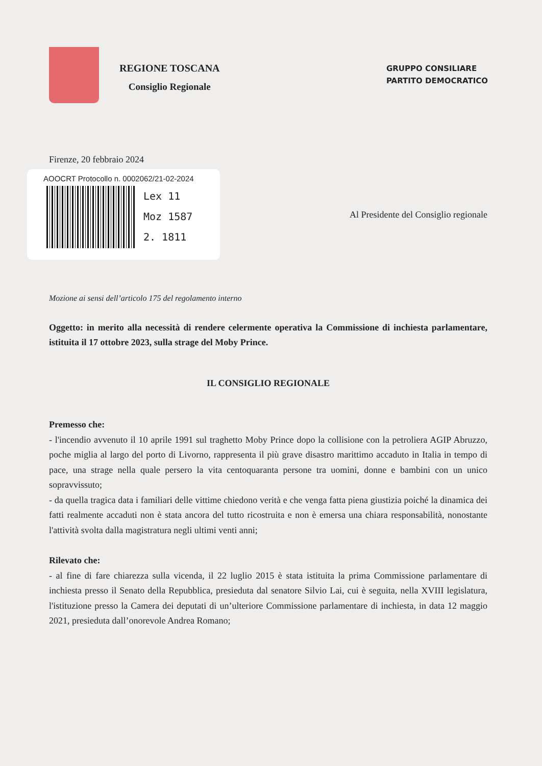REGIONE TOSCANA
Consiglio Regionale
GRUPPO CONSILIARE
PARTITO DEMOCRATICO
Firenze, 20 febbraio 2024
AOOCRT Protocollo n. 0002062/21-02-2024
Lex 11
Moz 1587
2. 1811
Al Presidente del Consiglio regionale
Mozione ai sensi dell’articolo 175 del regolamento interno
Oggetto: in merito alla necessità di rendere celermente operativa la Commissione di inchiesta parlamentare, istituita il 17 ottobre 2023, sulla strage del Moby Prince.
IL CONSIGLIO REGIONALE
Premesso che:
- l'incendio avvenuto il 10 aprile 1991 sul traghetto Moby Prince dopo la collisione con la petroliera AGIP Abruzzo, poche miglia al largo del porto di Livorno, rappresenta il più grave disastro marittimo accaduto in Italia in tempo di pace, una strage nella quale persero la vita centoquaranta persone tra uomini, donne e bambini con un unico sopravvissuto;
- da quella tragica data i familiari delle vittime chiedono verità e che venga fatta piena giustizia poiché la dinamica dei fatti realmente accaduti non è stata ancora del tutto ricostruita e non è emersa una chiara responsabilità, nonostante l'attività svolta dalla magistratura negli ultimi venti anni;
Rilevato che:
- al fine di fare chiarezza sulla vicenda, il 22 luglio 2015 è stata istituita la prima Commissione parlamentare di inchiesta presso il Senato della Repubblica, presieduta dal senatore Silvio Lai, cui è seguita, nella XVIII legislatura, l'istituzione presso la Camera dei deputati di un’ulteriore Commissione parlamentare di inchiesta, in data 12 maggio 2021, presieduta dall’onorevole Andrea Romano;